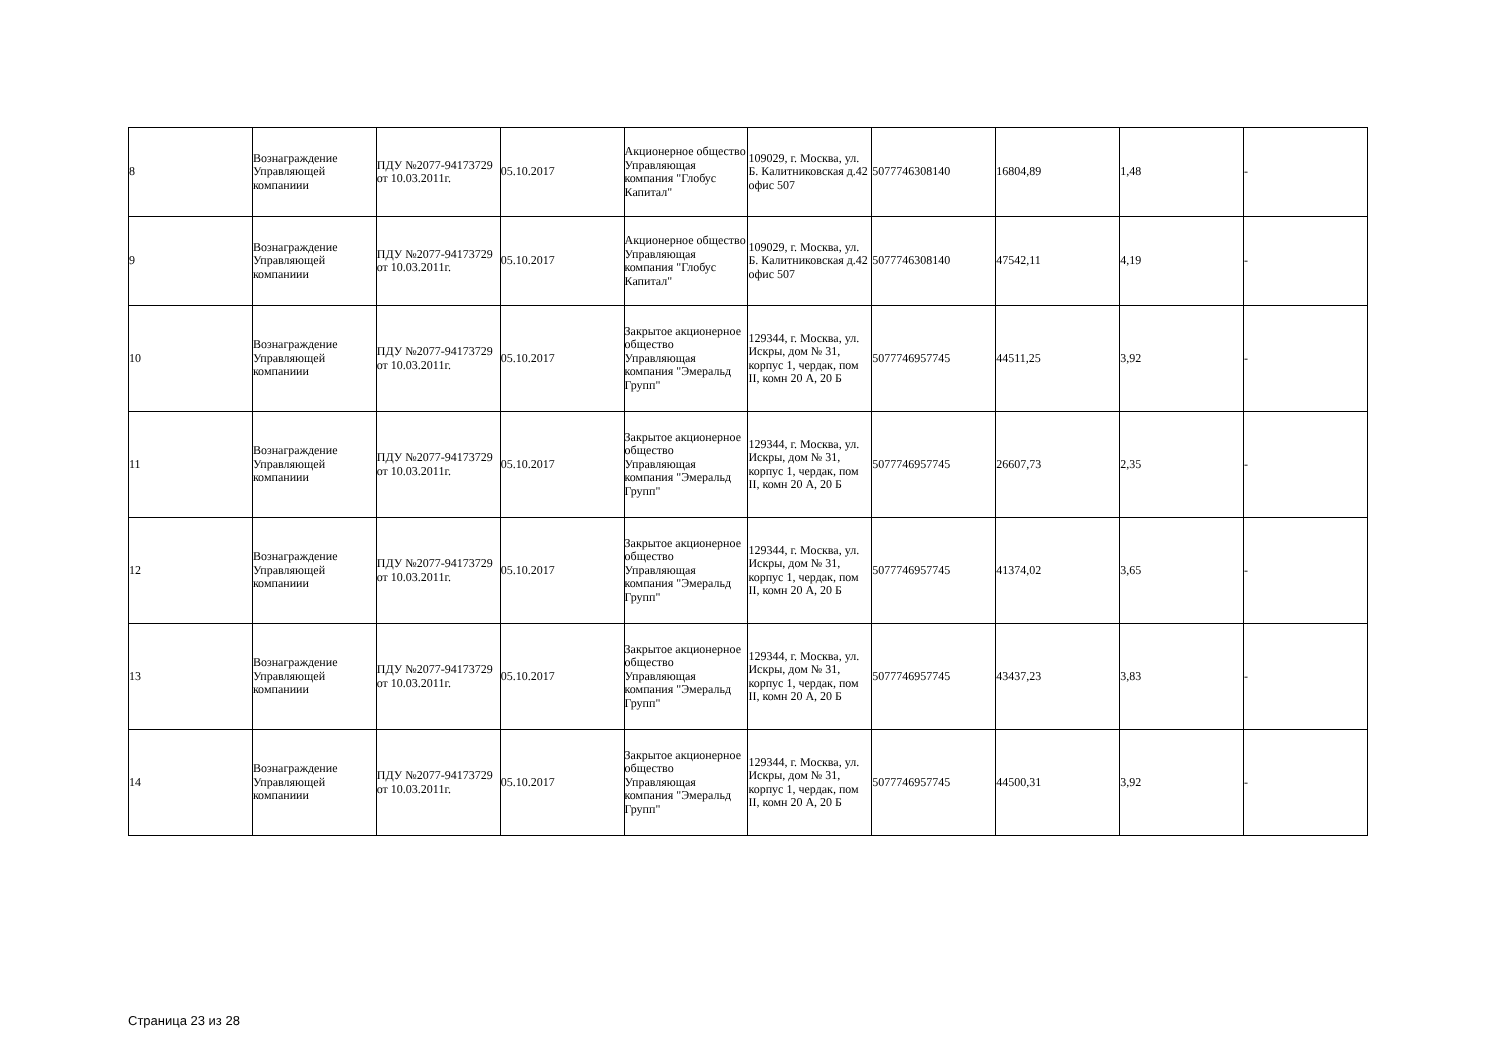| 8 | Вознаграждение Управляющей компаниии | ПДУ №2077-94173729 от 10.03.2011г. | 05.10.2017 | Акционерное общество Управляющая компания "Глобус Капитал" | 109029, г. Москва, ул. Б. Калитниковская д.42 офис 507 | 5077746308140 | 16804,89 | 1,48 | - |
| 9 | Вознаграждение Управляющей компаниии | ПДУ №2077-94173729 от 10.03.2011г. | 05.10.2017 | Акционерное общество Управляющая компания "Глобус Капитал" | 109029, г. Москва, ул. Б. Калитниковская д.42 офис 507 | 5077746308140 | 47542,11 | 4,19 | - |
| 10 | Вознаграждение Управляющей компаниии | ПДУ №2077-94173729 от 10.03.2011г. | 05.10.2017 | Закрытое акционерное общество Управляющая компания "Эмеральд Групп" | 129344, г. Москва, ул. Искры, дом № 31, корпус 1, чердак, пом II, комн 20 А, 20 Б | 5077746957745 | 44511,25 | 3,92 | - |
| 11 | Вознаграждение Управляющей компаниии | ПДУ №2077-94173729 от 10.03.2011г. | 05.10.2017 | Закрытое акционерное общество Управляющая компания "Эмеральд Групп" | 129344, г. Москва, ул. Искры, дом № 31, корпус 1, чердак, пом II, комн 20 А, 20 Б | 5077746957745 | 26607,73 | 2,35 | - |
| 12 | Вознаграждение Управляющей компаниии | ПДУ №2077-94173729 от 10.03.2011г. | 05.10.2017 | Закрытое акционерное общество Управляющая компания "Эмеральд Групп" | 129344, г. Москва, ул. Искры, дом № 31, корпус 1, чердак, пом II, комн 20 А, 20 Б | 5077746957745 | 41374,02 | 3,65 | - |
| 13 | Вознаграждение Управляющей компаниии | ПДУ №2077-94173729 от 10.03.2011г. | 05.10.2017 | Закрытое акционерное общество Управляющая компания "Эмеральд Групп" | 129344, г. Москва, ул. Искры, дом № 31, корпус 1, чердак, пом II, комн 20 А, 20 Б | 5077746957745 | 43437,23 | 3,83 | - |
| 14 | Вознаграждение Управляющей компаниии | ПДУ №2077-94173729 от 10.03.2011г. | 05.10.2017 | Закрытое акционерное общество Управляющая компания "Эмеральд Групп" | 129344, г. Москва, ул. Искры, дом № 31, корпус 1, чердак, пом II, комн 20 А, 20 Б | 5077746957745 | 44500,31 | 3,92 | - |
Страница 23 из 28